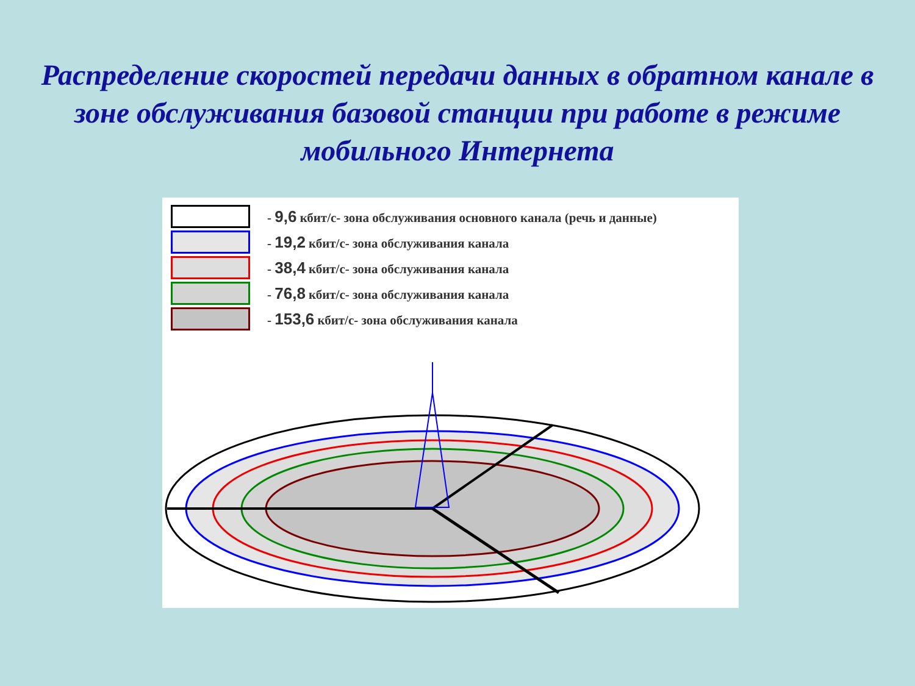Распределение скоростей передачи данных в обратном канале в
зоне обслуживания базовой станции при работе в режиме
мобильного Интернета
- 9,6 кбит/с- зона обслуживания основного канала (речь и данные)
- 19,2 кбит/с- зона обслуживания канала
- 38,4 кбит/с- зона обслуживания канала
- 76,8 кбит/с- зона обслуживания канала
- 153,6 кбит/с- зона обслуживания канала